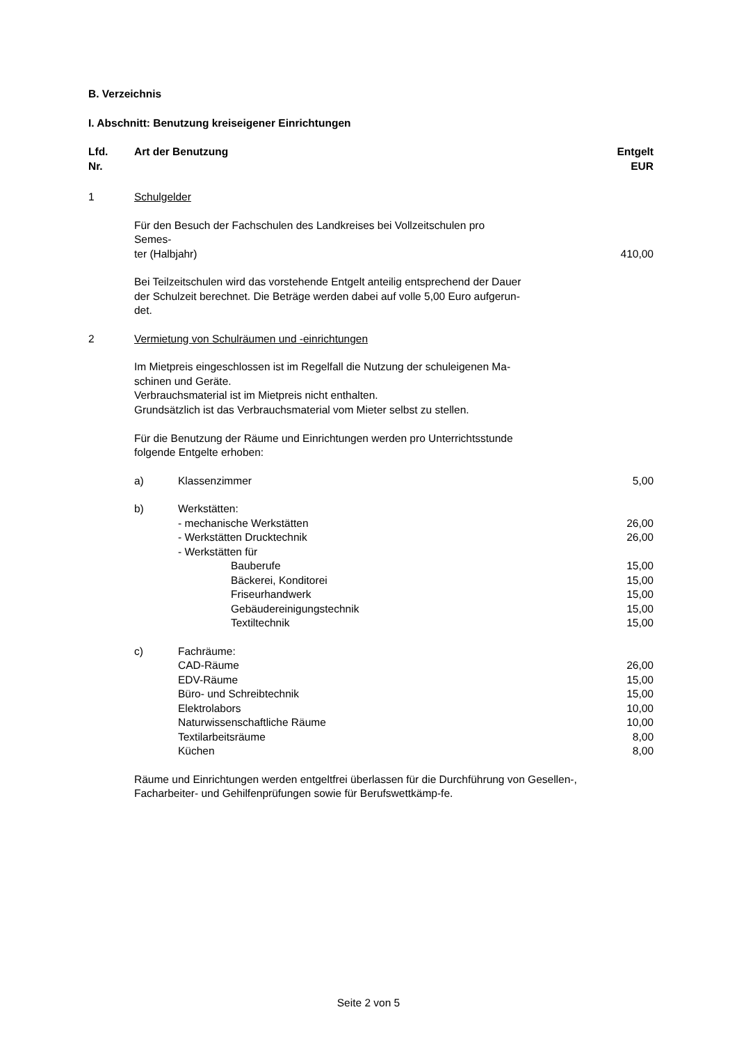B. Verzeichnis
I. Abschnitt: Benutzung kreiseigener Einrichtungen
| Lfd. Nr. | Art der Benutzung | Entgelt EUR |
| --- | --- | --- |
| 1 | Schulgelder | |
| | Für den Besuch der Fachschulen des Landkreises bei Vollzeitschulen pro Semes- ter (Halbjahr) | 410,00 |
| | Bei Teilzeitschulen wird das vorstehende Entgelt anteilig entsprechend der Dauer der Schulzeit berechnet. Die Beträge werden dabei auf volle 5,00 Euro aufgerun-det. | |
| 2 | Vermietung von Schulräumen und -einrichtungen | |
| | Im Mietpreis eingeschlossen ist im Regelfall die Nutzung der schuleigenen Ma-schinen und Geräte. Verbrauchsmaterial ist im Mietpreis nicht enthalten. Grundsätzlich ist das Verbrauchsmaterial vom Mieter selbst zu stellen. Für die Benutzung der Räume und Einrichtungen werden pro Unterrichtsstunde folgende Entgelte erhoben: | |
| | a) | Klassenzimmer | 5,00 |
| | b) | Werkstätten: | |
| | | - mechanische Werkstätten | 26,00 |
| | | - Werkstätten Drucktechnik | 26,00 |
| | | - Werkstätten für | |
| | | Bauberufe | 15,00 |
| | | Bäckerei, Konditorei | 15,00 |
| | | Friseurhandwerk | 15,00 |
| | | Gebäudereinigungstechnik | 15,00 |
| | | Textiltechnik | 15,00 |
| | c) | Fachräume: | |
| | | CAD-Räume | 26,00 |
| | | EDV-Räume | 15,00 |
| | | Büro- und Schreibtechnik | 15,00 |
| | | Elektrolabors | 10,00 |
| | | Naturwissenschaftliche Räume | 10,00 |
| | | Textilarbeitsräume | 8,00 |
| | | Küchen | 8,00 |
Räume und Einrichtungen werden entgeltfrei überlassen für die Durchführung von Gesellen-, Facharbeiter- und Gehilfenprüfungen sowie für Berufswettkämp-fe.
Seite 2 von 5